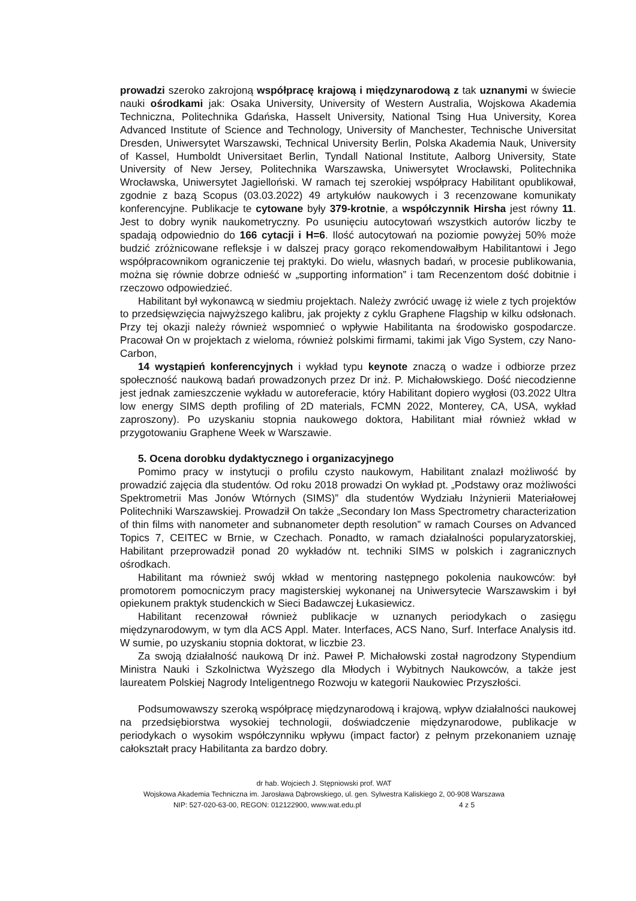prowadzi szeroko zakrojoną współpracę krajową i międzynarodową z tak uznanymi w świecie nauki ośrodkami jak: Osaka University, University of Western Australia, Wojskowa Akademia Techniczna, Politechnika Gdańska, Hasselt University, National Tsing Hua University, Korea Advanced Institute of Science and Technology, University of Manchester, Technische Universitat Dresden, Uniwersytet Warszawski, Technical University Berlin, Polska Akademia Nauk, University of Kassel, Humboldt Universitaet Berlin, Tyndall National Institute, Aalborg University, State University of New Jersey, Politechnika Warszawska, Uniwersytet Wrocławski, Politechnika Wrocławska, Uniwersytet Jagielloński. W ramach tej szerokiej współpracy Habilitant opublikował, zgodnie z bazą Scopus (03.03.2022) 49 artykułów naukowych i 3 recenzowane komunikaty konferencyjne. Publikacje te cytowane były 379-krotnie, a współczynnik Hirsha jest równy 11. Jest to dobry wynik naukometryczny. Po usunięciu autocytowań wszystkich autorów liczby te spadają odpowiednio do 166 cytacji i H=6. Ilość autocytowań na poziomie powyżej 50% może budzić zróżnicowane refleksje i w dalszej pracy gorąco rekomendowałbym Habilitantowi i Jego współpracownikom ograniczenie tej praktyki. Do wielu, własnych badań, w procesie publikowania, można się równie dobrze odnieść w „supporting information” i tam Recenzentom dość dobitnie i rzeczowo odpowiedzieć.
Habilitant był wykonawcą w siedmiu projektach. Należy zwrócić uwagę iż wiele z tych projektów to przedsięwzięcia najwyższego kalibru, jak projekty z cyklu Graphene Flagship w kilku odsłonach. Przy tej okazji należy również wspomnieć o wpływie Habilitanta na środowisko gospodarcze. Pracował On w projektach z wieloma, również polskimi firmami, takimi jak Vigo System, czy Nano-Carbon,
14 wystąpień konferencyjnych i wykład typu keynote znaczą o wadze i odbiorze przez społeczność naukową badań prowadzonych przez Dr inż. P. Michałowskiego. Dość niecodzienne jest jednak zamieszczenie wykładu w autoreferacie, który Habilitant dopiero wygłosi (03.2022 Ultra low energy SIMS depth profiling of 2D materials, FCMN 2022, Monterey, CA, USA, wykład zaproszony). Po uzyskaniu stopnia naukowego doktora, Habilitant miał również wkład w przygotowaniu Graphene Week w Warszawie.
5. Ocena dorobku dydaktycznego i organizacyjnego
Pomimo pracy w instytucji o profilu czysto naukowym, Habilitant znalazł możliwość by prowadzić zajęcia dla studentów. Od roku 2018 prowadzi On wykład pt. „Podstawy oraz możliwości Spektrometrii Mas Jonów Wtórnych (SIMS)” dla studentów Wydziału Inżynierii Materiałowej Politechniki Warszawskiej. Prowadził On także „Secondary Ion Mass Spectrometry characterization of thin films with nanometer and subnanometer depth resolution” w ramach Courses on Advanced Topics 7, CEITEC w Brnie, w Czechach. Ponadto, w ramach działalności popularyzatorskiej, Habilitant przeprowadził ponad 20 wykładów nt. techniki SIMS w polskich i zagranicznych ośrodkach.
Habilitant ma również swój wkład w mentoring następnego pokolenia naukowców: był promotorem pomocniczym pracy magisterskiej wykonanej na Uniwersytecie Warszawskim i był opiekunem praktyk studenckich w Sieci Badawczej Łukasiewicz.
Habilitant recenzował również publikacje w uznanych periodykach o zasięgu międzynarodowym, w tym dla ACS Appl. Mater. Interfaces, ACS Nano, Surf. Interface Analysis itd. W sumie, po uzyskaniu stopnia doktorat, w liczbie 23.
Za swoją działalność naukową Dr inż. Paweł P. Michałowski został nagrodzony Stypendium Ministra Nauki i Szkolnictwa Wyższego dla Młodych i Wybitnych Naukowców, a także jest laureatem Polskiej Nagrody Inteligentnego Rozwoju w kategorii Naukowiec Przyszłości.
Podsumowawszy szeroką współpracę międzynarodową i krajową, wpływ działalności naukowej na przedsiębiorstwa wysokiej technologii, doświadczenie międzynarodowe, publikacje w periodykach o wysokim współczynniku wpływu (impact factor) z pełnym przekonaniem uznaję całokształt pracy Habilitanta za bardzo dobry.
dr hab. Wojciech J. Stępniowski prof. WAT
Wojskowa Akademia Techniczna im. Jarosława Dąbrowskiego, ul. gen. Sylwestra Kaliskiego 2, 00-908 Warszawa
NIP: 527-020-63-00, REGON: 012122900, www.wat.edu.pl 4 z 5